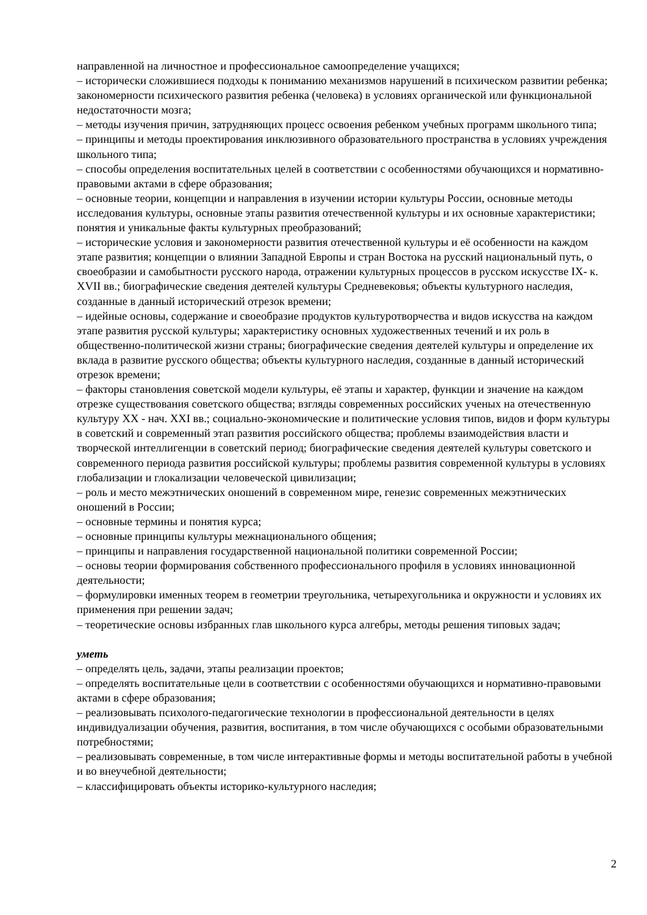направленной на личностное и профессиональное самоопределение учащихся;
– исторически сложившиеся подходы к пониманию механизмов нарушений в психическом развитии ребенка; закономерности психического развития ребенка (человека) в условиях органической или функциональной недостаточности мозга;
– методы изучения причин, затрудняющих процесс освоения ребенком учебных программ школьного типа;
– принципы и методы проектирования инклюзивного образовательного пространства в условиях учреждения школьного типа;
– способы определения воспитательных целей в соответствии с особенностями обучающихся и нормативно-правовыми актами в сфере образования;
– основные теории, концепции и направления в изучении истории культуры России, основные методы исследования культуры, основные этапы развития отечественной культуры и их основные характеристики; понятия и уникальные факты культурных преобразований;
– исторические условия и закономерности развития отечественной культуры и её особенности на каждом этапе развития; концепции о влиянии Западной Европы и стран Востока на русский национальный путь, о своеобразии и самобытности русского народа, отражении культурных процессов в русском искусстве IX- к. XVII вв.; биографические сведения деятелей культуры Средневековья; объекты культурного наследия, созданные в данный исторический отрезок времени;
– идейные основы, содержание и своеобразие продуктов культуротворчества и видов искусства на каждом этапе развития русской культуры; характеристику основных художественных течений и их роль в общественно-политической жизни страны; биографические сведения деятелей культуры и определение их вклада в развитие русского общества; объекты культурного наследия, созданные в данный исторический отрезок времени;
– факторы становления советской модели культуры, её этапы и характер, функции и значение на каждом отрезке существования советского общества; взгляды современных российских ученых на отечественную культуру XX - нач. XXI вв.; социально-экономические и политические условия типов, видов и форм культуры в советский и современный этап развития российского общества; проблемы взаимодействия власти и творческой интеллигенции в советский период; биографические сведения деятелей культуры советского и современного периода развития российской культуры; проблемы развития современной культуры в условиях глобализации и глокализации человеческой цивилизации;
– роль и место межэтнических оношений в современном мире, генезис современных межэтнических оношений в России;
– основные термины и понятия курса;
– основные принципы культуры межнационального общения;
– принципы и направления государственной национальной политики современной России;
– основы теории формирования собственного профессионального профиля в условиях инновационной деятельности;
– формулировки именных теорем в геометрии треугольника, четырехугольника и окружности и условиях их применения при решении задач;
– теоретические основы избранных глав школьного курса алгебры, методы решения типовых задач;
уметь
– определять цель, задачи, этапы реализации проектов;
– определять воспитательные цели в соответствии с особенностями обучающихся и нормативно-правовыми актами в сфере образования;
– реализовывать психолого-педагогические технологии в профессиональной деятельности в целях индивидуализации обучения, развития, воспитания, в том числе обучающихся с особыми образовательными потребностями;
– реализовывать современные, в том числе интерактивные формы и методы воспитательной работы в учебной и во внеучебной деятельности;
– классифицировать объекты историко-культурного наследия;
2